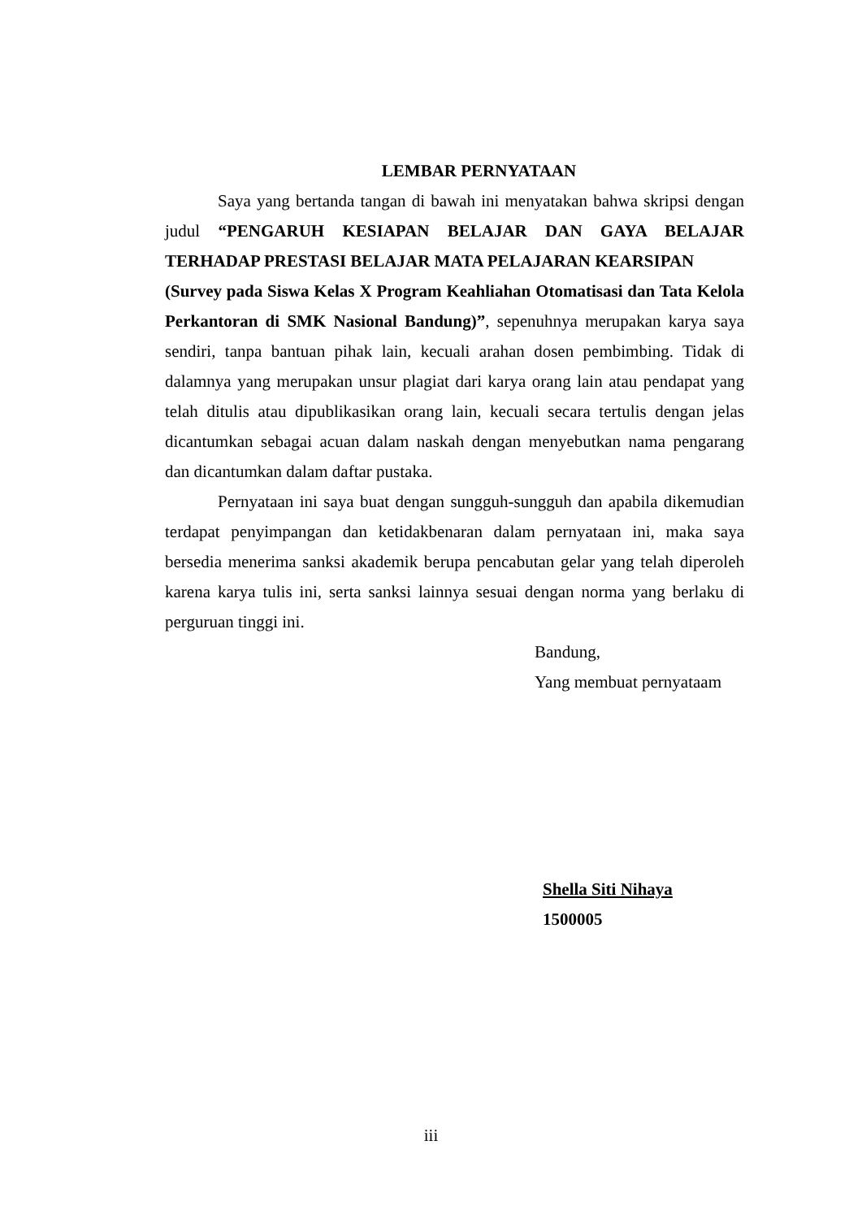LEMBAR PERNYATAAN
Saya yang bertanda tangan di bawah ini menyatakan bahwa skripsi dengan judul “PENGARUH KESIAPAN BELAJAR DAN GAYA BELAJAR TERHADAP PRESTASI BELAJAR MATA PELAJARAN KEARSIPAN
(Survey pada Siswa Kelas X Program Keahliahan Otomatisasi dan Tata Kelola Perkantoran di SMK Nasional Bandung)”, sepenuhnya merupakan karya saya sendiri, tanpa bantuan pihak lain, kecuali arahan dosen pembimbing. Tidak di dalamnya yang merupakan unsur plagiat dari karya orang lain atau pendapat yang telah ditulis atau dipublikasikan orang lain, kecuali secara tertulis dengan jelas dicantumkan sebagai acuan dalam naskah dengan menyebutkan nama pengarang dan dicantumkan dalam daftar pustaka.
Pernyataan ini saya buat dengan sungguh-sungguh dan apabila dikemudian terdapat penyimpangan dan ketidakbenaran dalam pernyataan ini, maka saya bersedia menerima sanksi akademik berupa pencabutan gelar yang telah diperoleh karena karya tulis ini, serta sanksi lainnya sesuai dengan norma yang berlaku di perguruan tinggi ini.
Bandung,
Yang membuat pernyataam
Shella Siti Nihaya
1500005
iii